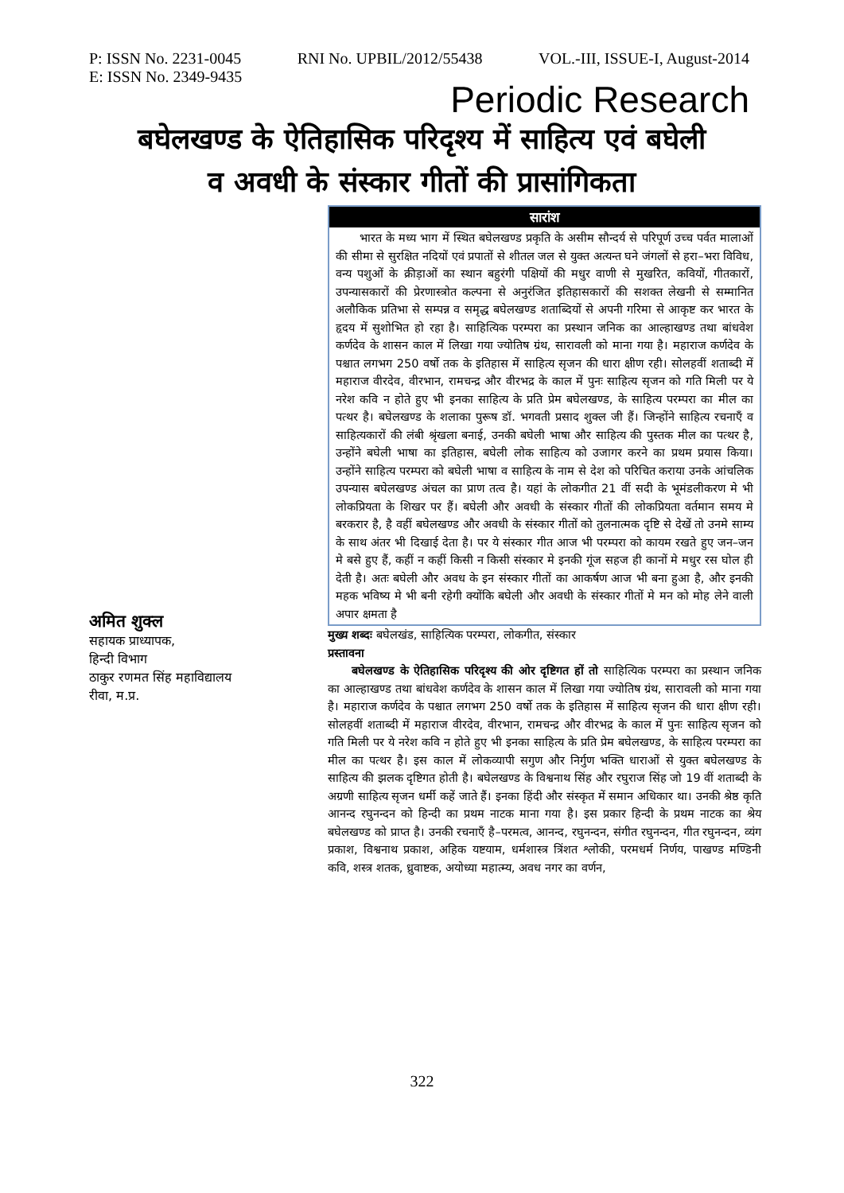P: ISSN No. 2231-0045 RNI No. UPBIL/2012/55438 VOL.-III, ISSUE-I, August-2014
E: ISSN No. 2349-9435
Periodic Research
बघेलखण्ड के ऐतिहासिक परिदृश्य में साहित्य एवं बघेली
व अवधी के संस्कार गीतों की प्रासांगिकता
अमित शुक्ल
सहायक प्राध्यापक,
हिन्दी विभाग
ठाकुर रणमत सिंह महाविद्यालय
रीवा, म.प्र.
सारांश
भारत के मध्य भाग में स्थित बघेलखण्ड प्रकृति के असीम सौन्दर्य से परिपूर्ण उच्च पर्वत मालाओं की सीमा से सुरक्षित नदियों एवं प्रपातों से शीतल जल से युक्त अत्यन्त घने जंगलों से हरा–भरा विविध, वन्य पशुओं के क्रीड़ाओं का स्थान बहुरंगी पक्षियों की मधुर वाणी से मुखरित, कवियों, गीतकारों, उपन्यासकारों की प्रेरणास्त्रोत कल्पना से अनुरंजित इतिहासकारों की सशक्त लेखनी से सम्मानित अलौकिक प्रतिभा से सम्पन्न व समृद्ध बघेलखण्ड शताब्दियों से अपनी गरिमा से आकृष्ट कर भारत के हृदय में सुशोभित हो रहा है। साहित्यिक परम्परा का प्रस्थान जनिक का आल्हाखण्ड तथा बांधवेश कर्णदेव के शासन काल में लिखा गया ज्योतिष ग्रंथ, सारावली को माना गया है। महाराज कर्णदेव के पश्चात लगभग 250 वर्षो तक के इतिहास में साहित्य सृजन की धारा क्षीण रही। सोलहवीं शताब्दी में महाराज वीरदेव, वीरभान, रामचन्द्र और वीरभद्र के काल में पुनः साहित्य सृजन को गति मिली पर ये नरेश कवि न होते हुए भी इनका साहित्य के प्रति प्रेम बघेलखण्ड, के साहित्य परम्परा का मील का पत्थर है। बघेलखण्ड के शलाका पुरूष डॉ. भगवती प्रसाद शुक्ल जी हैं। जिन्होंने साहित्य रचनाएँ व साहित्यकारों की लंबी श्रृंखला बनाई, उनकी बघेली भाषा और साहित्य की पुस्तक मील का पत्थर है, उन्होंने बघेली भाषा का इतिहास, बघेली लोक साहित्य को उजागर करने का प्रथम प्रयास किया। उन्होंने साहित्य परम्परा को बघेली भाषा व साहित्य के नाम से देश को परिचित कराया उनके आंचलिक उपन्यास बघेलखण्ड अंचल का प्राण तत्व है। यहां के लोकगीत 21 वीं सदी के भूमंडलीकरण मे भी लोकप्रियता के शिखर पर हैं। बघेली और अवधी के संस्कार गीतों की लोकप्रियता वर्तमान समय मे बरकरार है, है वहीं बघेलखण्ड और अवधी के संस्कार गीतों को तुलनात्मक दृष्टि से देखें तो उनमे साम्य के साथ अंतर भी दिखाई देता है। पर ये संस्कार गीत आज भी परम्परा को कायम रखते हुए जन–जन मे बसे हुए हैं, कहीं न कहीं किसी न किसी संस्कार मे इनकी गूंज सहज ही कानों मे मधुर रस घोल ही देती है। अतः बघेली और अवध के इन संस्कार गीतों का आकर्षण आज भी बना हुआ है, और इनकी महक भविष्य मे भी बनी रहेगी क्योंकि बघेली और अवधी के संस्कार गीतों मे मन को मोह लेने वाली अपार क्षमता है
मुख्य शब्दः बघेलखंड, साहित्यिक परम्परा, लोकगीत, संस्कार
प्रस्तावना
बघेलखण्ड के ऐतिहासिक परिदृश्य की ओर दृष्टिगत हों तो साहित्यिक परम्परा का प्रस्थान जनिक का आल्हाखण्ड तथा बांधवेश कर्णदेव के शासन काल में लिखा गया ज्योतिष ग्रंथ, सारावली को माना गया है। महाराज कर्णदेव के पश्चात लगभग 250 वर्षो तक के इतिहास में साहित्य सृजन की धारा क्षीण रही। सोलहवीं शताब्दी में महाराज वीरदेव, वीरभान, रामचन्द्र और वीरभद्र के काल में पुनः साहित्य सृजन को गति मिली पर ये नरेश कवि न होते हुए भी इनका साहित्य के प्रति प्रेम बघेलखण्ड, के साहित्य परम्परा का मील का पत्थर है। इस काल में लोकव्यापी सगुण और निर्गुण भक्ति धाराओं से युक्त बघेलखण्ड के साहित्य की झलक दृष्टिगत होती है। बघेलखण्ड के विश्वनाथ सिंह और रघुराज सिंह जो 19 वीं शताब्दी के अग्रणी साहित्य सृजन धर्मी कहें जाते हैं। इनका हिंदी और संस्कृत में समान अधिकार था। उनकी श्रेष्ठ कृति आनन्द रघुनन्दन को हिन्दी का प्रथम नाटक माना गया है। इस प्रकार हिन्दी के प्रथम नाटक का श्रेय बघेलखण्ड को प्राप्त है। उनकी रचनाएँ है–परमत्व, आनन्द, रघुनन्दन, संगीत रघुनन्दन, गीत रघुनन्दन, व्यंग प्रकाश, विश्वनाथ प्रकाश, अहिक यष्टयाम, धर्मशास्त्र त्रिंशत श्लोकी, परमधर्म निर्णय, पाखण्ड मण्डिनी कवि, शस्त्र शतक, ध्रुवाष्टक, अयोध्या महात्म्य, अवध नगर का वर्णन,
322